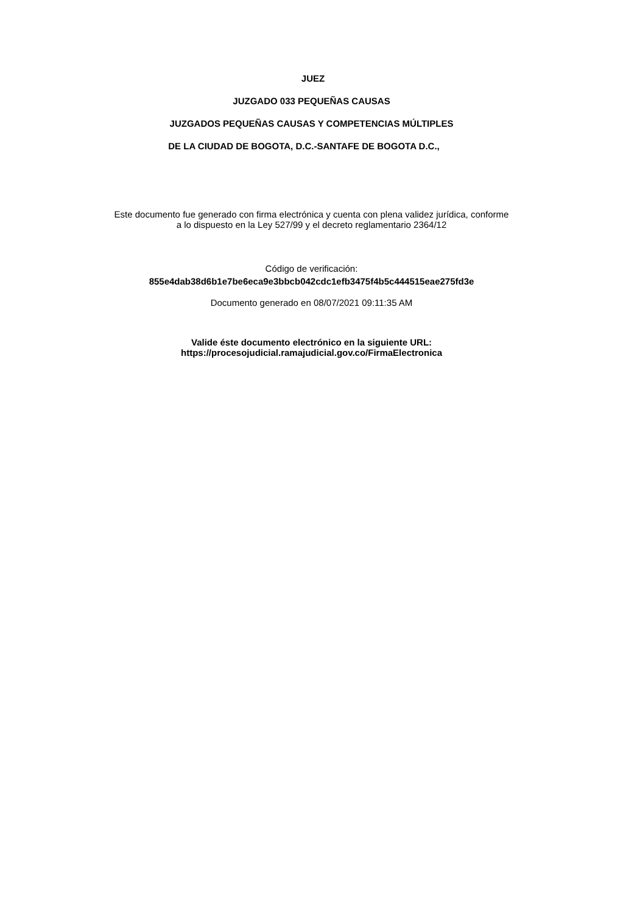JUEZ
JUZGADO 033 PEQUEÑAS CAUSAS
JUZGADOS PEQUEÑAS CAUSAS Y COMPETENCIAS MÚLTIPLES
DE LA CIUDAD DE BOGOTA, D.C.-SANTAFE DE BOGOTA D.C.,
Este documento fue generado con firma electrónica y cuenta con plena validez jurídica, conforme
a lo dispuesto en la Ley 527/99 y el decreto reglamentario 2364/12
Código de verificación:
855e4dab38d6b1e7be6eca9e3bbcb042cdc1efb3475f4b5c444515eae275fd3e
Documento generado en 08/07/2021 09:11:35 AM
Valide éste documento electrónico en la siguiente URL:
https://procesojudicial.ramajudicial.gov.co/FirmaElectronica